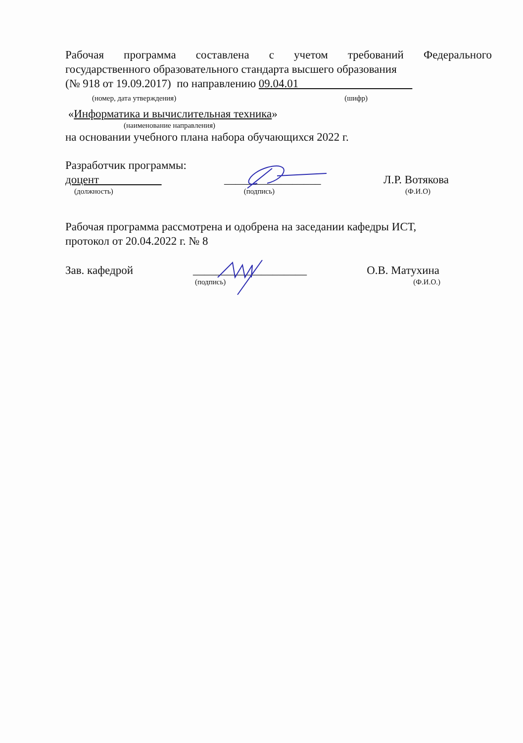Рабочая программа составлена с учетом требований Федерального
государственного образовательного стандарта высшего образования
(№ 918 от 19.09.2017) по направлению 09.04.01
(номер, дата утверждения) (шифр)
«Информатика и вычислительная техника»
(наименование направления)
на основании учебного плана набора обучающихся 2022 г.
Разработчик программы:
доцент _________________ Л.Р. Вотякова
(должность) (подпись) (Ф.И.О)
Рабочая программа рассмотрена и одобрена на заседании кафедры ИСТ,
протокол от 20.04.2022 г. № 8
Зав. кафедрой ____________________ О.В. Матухина
(подпись) (Ф.И.О.)